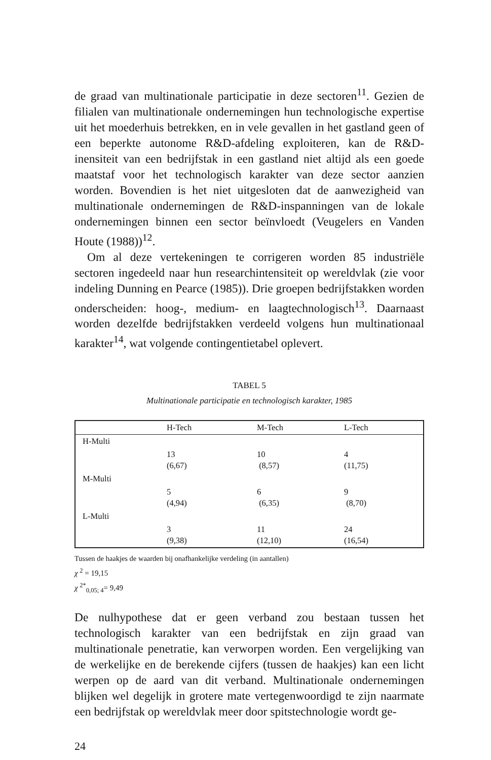de graad van multinationale participatie in deze sectoren<sup>11</sup>. Gezien de filialen van multinationale ondernemingen hun technologische expertise uit het moederhuis betrekken, en in vele gevallen in het gastland geen of een beperkte autonome R&D-afdeling exploiteren, kan de R&D-inensiteit van een bedrijfstak in een gastland niet altijd als een goede maatstaf voor het technologisch karakter van deze sector aanzien worden. Bovendien is het niet uitgesloten dat de aanwezigheid van multinationale ondernemingen de R&D-inspanningen van de lokale ondernemingen binnen een sector beïnvloedt (Veugelers en Vanden Houte (1988))<sup>12</sup>.
Om al deze vertekeningen te corrigeren worden 85 industriële sectoren ingedeeld naar hun researchintensiteit op wereldvlak (zie voor indeling Dunning en Pearce (1985)). Drie groepen bedrijfstakken worden onderscheiden: hoog-, medium- en laagtechnologisch<sup>13</sup>. Daarnaast worden dezelfde bedrijfstakken verdeeld volgens hun multinationaal karakter<sup>14</sup>, wat volgende contingentietabel oplevert.
TABEL 5
Multinationale participatie en technologisch karakter, 1985
| | H-Tech | M-Tech | L-Tech |
| --- | --- | --- | --- |
| H-Multi | | | |
| | 13 (6,67) | 10 (8,57) | 4 (11,75) |
| M-Multi | | | |
| | 5 (4,94) | 6 (6,35) | 9 (8,70) |
| L-Multi | | | |
| | 3 (9,38) | 11 (12,10) | 24 (16,54) |
Tussen de haakjes de waarden bij onafhankelijke verdeling (in aantallen)
χ <sup>2</sup> = 19,15
χ <sup>2*</sup><sub>0,05; 4</sub>= 9,49
De nulhypothese dat er geen verband zou bestaan tussen het technologisch karakter van een bedrijfstak en zijn graad van multinationale penetratie, kan verworpen worden. Een vergelijking van de werkelijke en de berekende cijfers (tussen de haakjes) kan een licht werpen op de aard van dit verband. Multinationale ondernemingen blijken wel degelijk in grotere mate vertegenwoordigd te zijn naarmate een bedrijfstak op wereldvlak meer door spitstechnologie wordt ge-
24